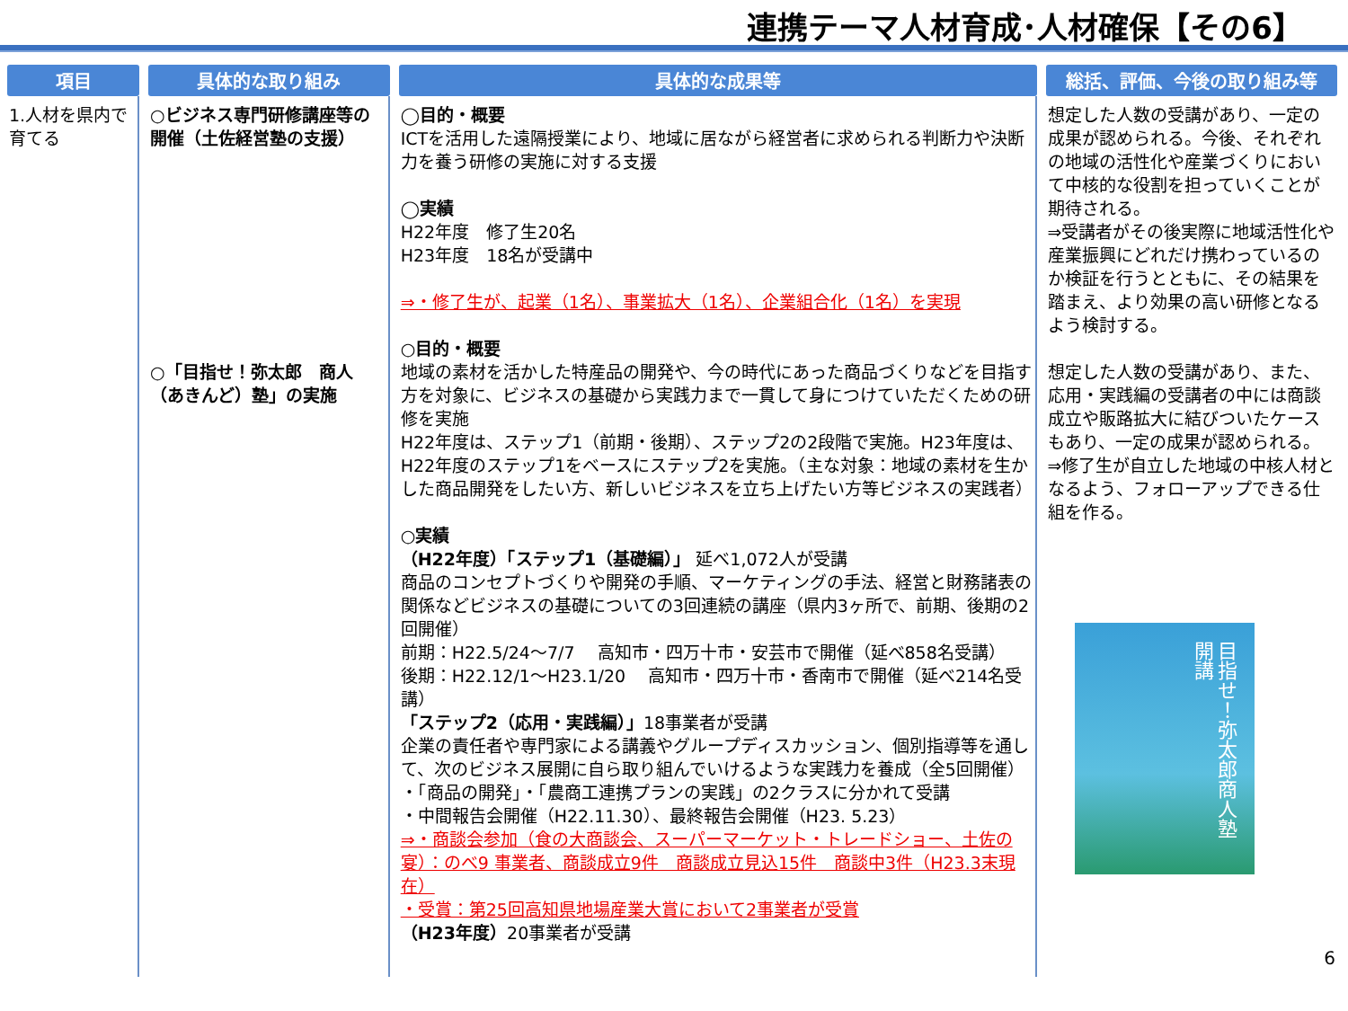連携テーマ人材育成･人材確保【その6】
| 項目 | 具体的な取り組み | 具体的な成果等 | 総括、評価、今後の取り組み等 |
| --- | --- | --- | --- |
| 1.人材を県内で育てる | ○ビジネス専門研修講座等の開催（土佐経営塾の支援） ○「目指せ！弥太郎 商人（あきんど）塾」の実施 | ◯目的・概要 ICTを活用した遠隔授業により、地域に居ながら経営者に求められる判断力や決断力を養う研修の実施に対する支援 ◯実績 H22年度 修了生20名 H23年度 18名が受講中 ⇒・修了生が、起業（1名）、事業拡大（1名）、企業組合化（1名）を実現 ○目的・概要 地域の素材を活かした特産品の開発や、今の時代にあった商品づくりなどを目指す方を対象に、ビジネスの基礎から実践力まで一貫して身につけていただくための研修を実施 H22年度は、ステップ1（前期・後期）、ステップ2の2段階で実施。H23年度は、H22年度のステップ1をベースにステップ2を実施。（主な対象：地域の素材を生かした商品開発をしたい方、新しいビジネスを立ち上げたい方等ビジネスの実践者） ○実績 （H22年度）「ステップ1（基礎編）」 延べ1,072人が受講 商品のコンセプトづくりや開発の手順、マーケティングの手法、経営と財務諸表の関係などビジネスの基礎についての3回連続の講座（県内3ヶ所で、前期、後期の2回開催） 前期：H22.5/24～7/7 高知市・四万十市・安芸市で開催（延べ858名受講） 後期：H22.12/1～H23.1/20 高知市・四万十市・香南市で開催（延べ214名受講） 「ステップ2（応用・実践編）」 18事業者が受講 企業の責任者や専門家による講義やグループディスカッション、個別指導等を通して、次のビジネス展開に自ら取り組んでいけるような実践力を養成（全5回開催） ・「商品の開発」・「農商工連携プランの実践」の2クラスに分かれて受講 ・中間報告会開催（H22.11.30）、最終報告会開催（H23. 5.23） ⇒・商談会参加（食の大商談会、スーパーマーケット・トレードショー、土佐の宴）：のべ9 事業者、商談成立9件 商談成立見込15件 商談中3件（H23.3末現在） ・受賞：第25回高知県地場産業大賞において2事業者が受賞 （H23年度） 20事業者が受講 | 想定した人数の受講があり、一定の成果が認められる。今後、それぞれの地域の活性化や産業づくりにおいて中核的な役割を担っていくことが期待される。 ⇒受講者がその後実際に地域活性化や産業振興にどれだけ携わっているのか検証を行うとともに、その結果を踏まえ、より効果の高い研修となるよう検討する。 想定した人数の受講があり、また、応用・実践編の受講者の中には商談成立や販路拡大に結びついたケースもあり、一定の成果が認められる。 ⇒修了生が自立した地域の中核人材となるよう、フォローアップできる仕組を作る。 目指せ！弥太郎商人塾 開講 6 |